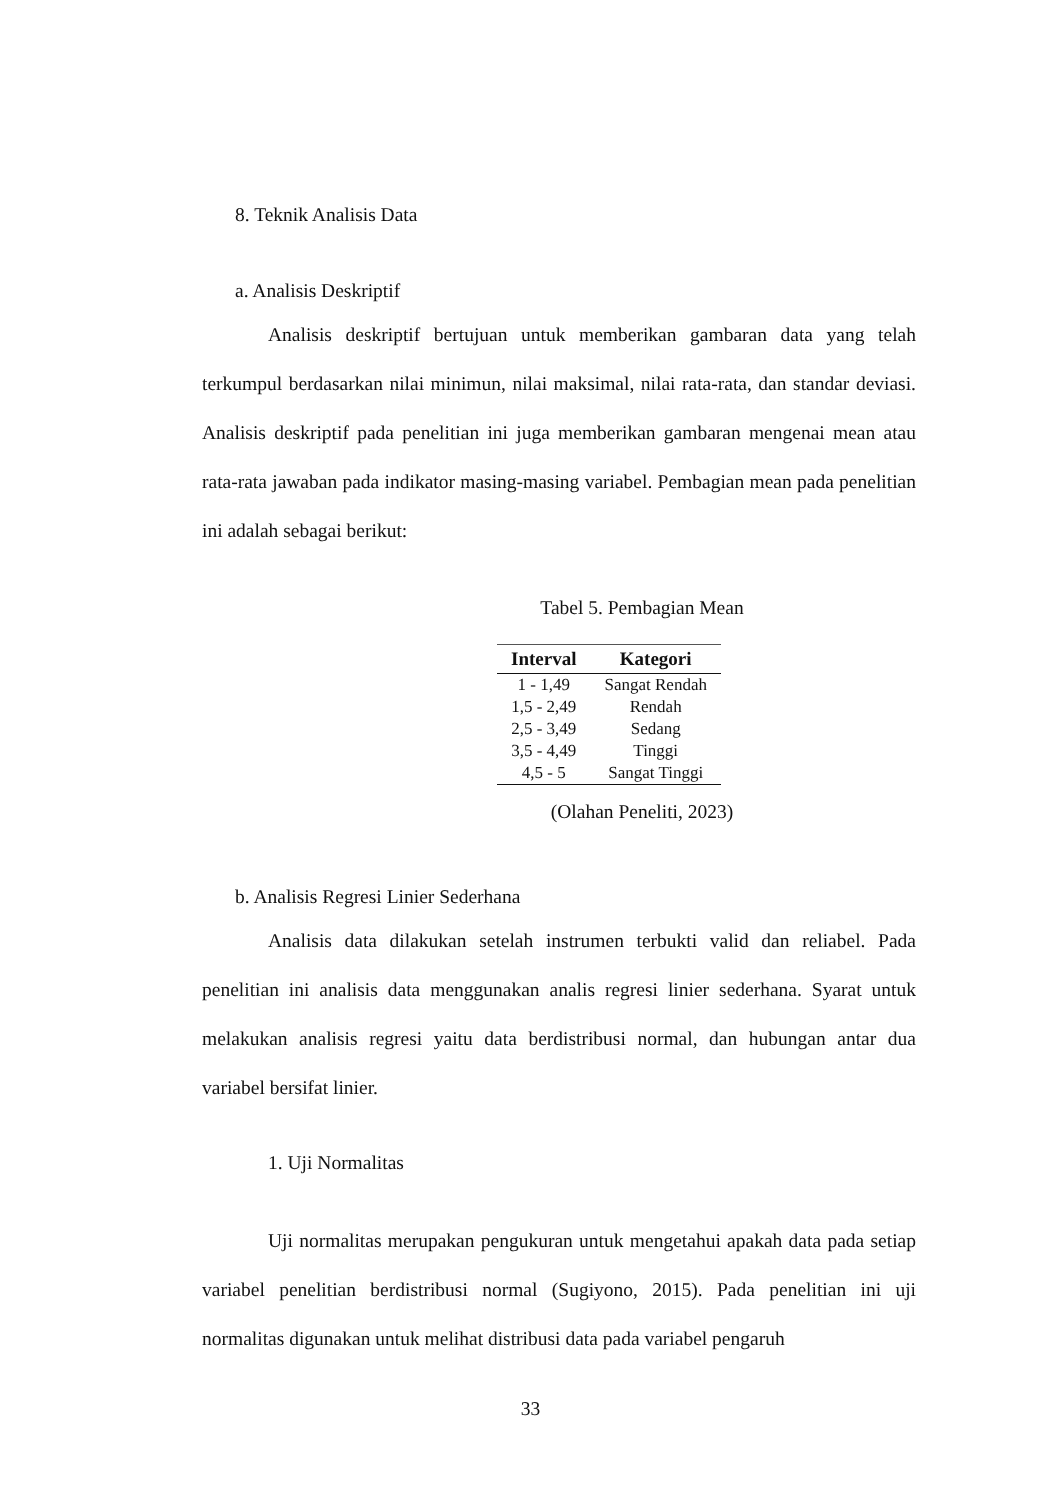8. Teknik Analisis Data
a. Analisis Deskriptif
Analisis deskriptif bertujuan untuk memberikan gambaran data yang telah terkumpul berdasarkan nilai minimun, nilai maksimal, nilai rata-rata, dan standar deviasi. Analisis deskriptif pada penelitian ini juga memberikan gambaran mengenai mean atau rata-rata jawaban pada indikator masing-masing variabel. Pembagian mean pada penelitian ini adalah sebagai berikut:
Tabel 5. Pembagian Mean
| Interval | Kategori |
| --- | --- |
| 1 - 1,49 | Sangat Rendah |
| 1,5 - 2,49 | Rendah |
| 2,5 - 3,49 | Sedang |
| 3,5 - 4,49 | Tinggi |
| 4,5 - 5 | Sangat Tinggi |
(Olahan Peneliti, 2023)
b. Analisis Regresi Linier Sederhana
Analisis data dilakukan setelah instrumen terbukti valid dan reliabel. Pada penelitian ini analisis data menggunakan analis regresi linier sederhana. Syarat untuk melakukan analisis regresi yaitu data berdistribusi normal, dan hubungan antar dua variabel bersifat linier.
1. Uji Normalitas
Uji normalitas merupakan pengukuran untuk mengetahui apakah data pada setiap variabel penelitian berdistribusi normal (Sugiyono, 2015). Pada penelitian ini uji normalitas digunakan untuk melihat distribusi data pada variabel pengaruh
33